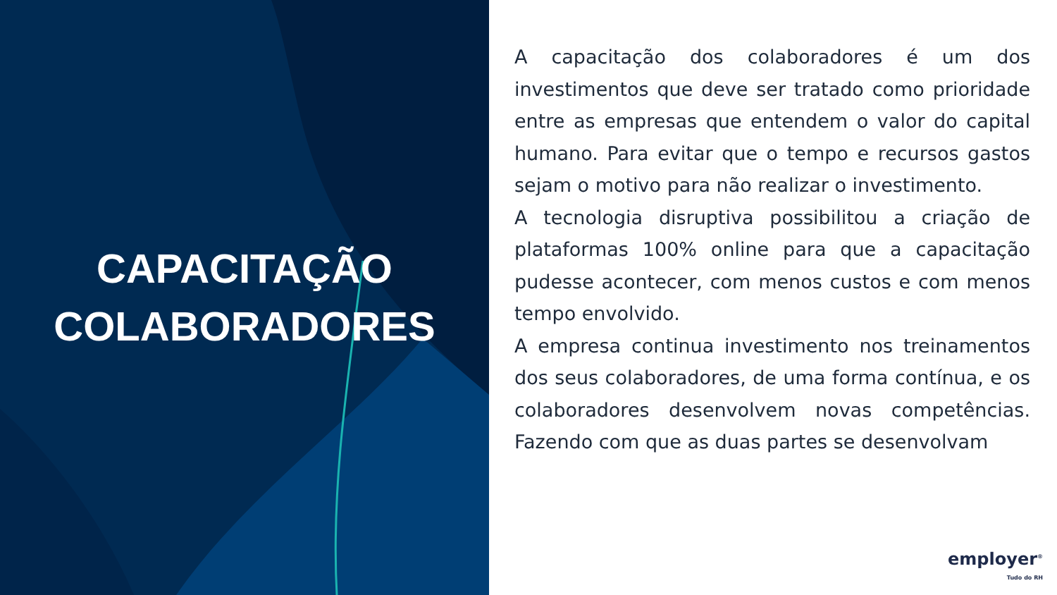CAPACITAÇÃO
COLABORADORES
A capacitação dos colaboradores é um dos investimentos que deve ser tratado como prioridade entre as empresas que entendem o valor do capital humano. Para evitar que o tempo e recursos gastos sejam o motivo para não realizar o investimento.
A tecnologia disruptiva possibilitou a criação de plataformas 100% online para que a capacitação pudesse acontecer, com menos custos e com menos tempo envolvido.
A empresa continua investimento nos treinamentos dos seus colaboradores, de uma forma contínua, e os colaboradores desenvolvem novas competências. Fazendo com que as duas partes se desenvolvam
employer<sup>®</sup>
Tudo do RH